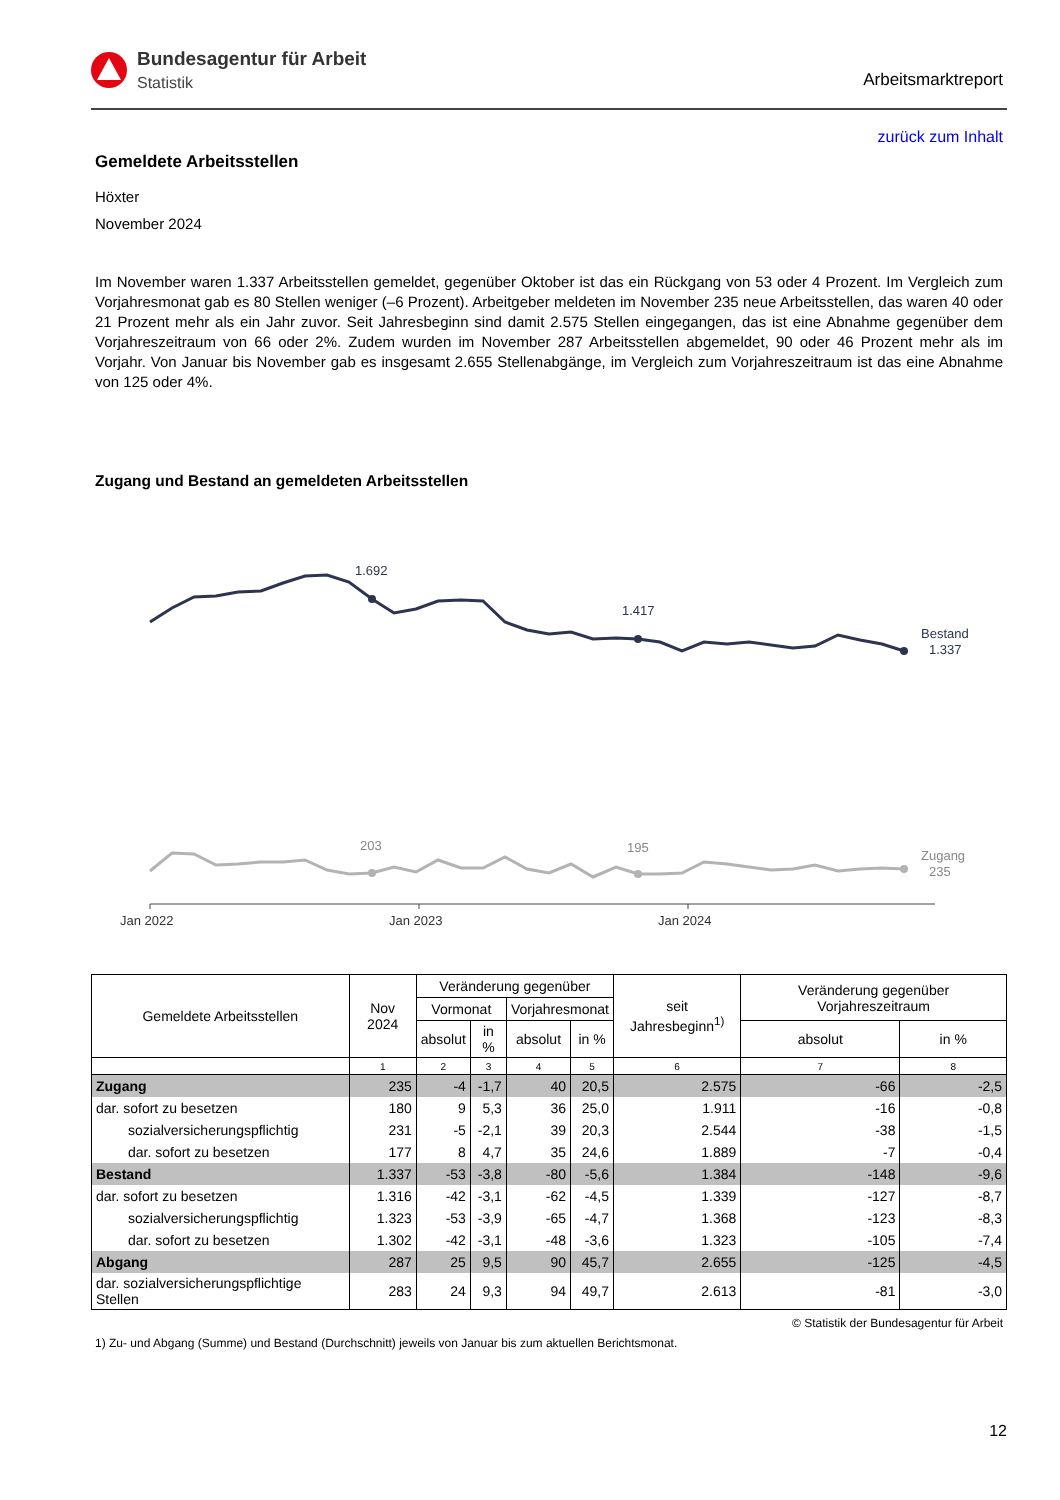Bundesagentur für Arbeit
Statistik
Arbeitsmarktreport
zurück zum Inhalt
Gemeldete Arbeitsstellen
Höxter
November 2024
Im November waren 1.337 Arbeitsstellen gemeldet, gegenüber Oktober ist das ein Rückgang von 53 oder 4 Prozent. Im Vergleich zum Vorjahresmonat gab es 80 Stellen weniger (–6 Prozent). Arbeitgeber meldeten im November 235 neue Arbeitsstellen, das waren 40 oder 21 Prozent mehr als ein Jahr zuvor. Seit Jahresbeginn sind damit 2.575 Stellen eingegangen, das ist eine Abnahme gegenüber dem Vorjahreszeitraum von 66 oder 2%. Zudem wurden im November 287 Arbeitsstellen abgemeldet, 90 oder 46 Prozent mehr als im Vorjahr. Von Januar bis November gab es insgesamt 2.655 Stellenabgänge, im Vergleich zum Vorjahreszeitraum ist das eine Abnahme von 125 oder 4%.
Zugang und Bestand an gemeldeten Arbeitsstellen
1.692
1.417
Bestand
1.337
203
195
Zugang
235
Jan 2022
Jan 2023
Jan 2024
| Gemeldete Arbeitsstellen | Nov 2024 | Veränderung gegenüber | | | | seit Jahresbeginn<sup>1)</sup> | Veränderung gegenüber Vorjahreszeitraum | |
| --- | --- | --- | --- | --- | --- | --- | --- | --- |
| | | Vormonat | | Vorjahresmonat | | | | |
| | | absolut | in % | absolut | in % | | absolut | in % |
| | 1 | 2 | 3 | 4 | 5 | 6 | 7 | 8 |
| Zugang | 235 | -4 | -1,7 | 40 | 20,5 | 2.575 | -66 | -2,5 |
| dar. sofort zu besetzen | 180 | 9 | 5,3 | 36 | 25,0 | 1.911 | -16 | -0,8 |
| sozialversicherungspflichtig | 231 | -5 | -2,1 | 39 | 20,3 | 2.544 | -38 | -1,5 |
| dar. sofort zu besetzen | 177 | 8 | 4,7 | 35 | 24,6 | 1.889 | -7 | -0,4 |
| Bestand | 1.337 | -53 | -3,8 | -80 | -5,6 | 1.384 | -148 | -9,6 |
| dar. sofort zu besetzen | 1.316 | -42 | -3,1 | -62 | -4,5 | 1.339 | -127 | -8,7 |
| sozialversicherungspflichtig | 1.323 | -53 | -3,9 | -65 | -4,7 | 1.368 | -123 | -8,3 |
| dar. sofort zu besetzen | 1.302 | -42 | -3,1 | -48 | -3,6 | 1.323 | -105 | -7,4 |
| Abgang | 287 | 25 | 9,5 | 90 | 45,7 | 2.655 | -125 | -4,5 |
| dar. sozialversicherungspflichtige Stellen | 283 | 24 | 9,3 | 94 | 49,7 | 2.613 | -81 | -3,0 |
© Statistik der Bundesagentur für Arbeit
1) Zu- und Abgang (Summe) und Bestand (Durchschnitt) jeweils von Januar bis zum aktuellen Berichtsmonat.
12